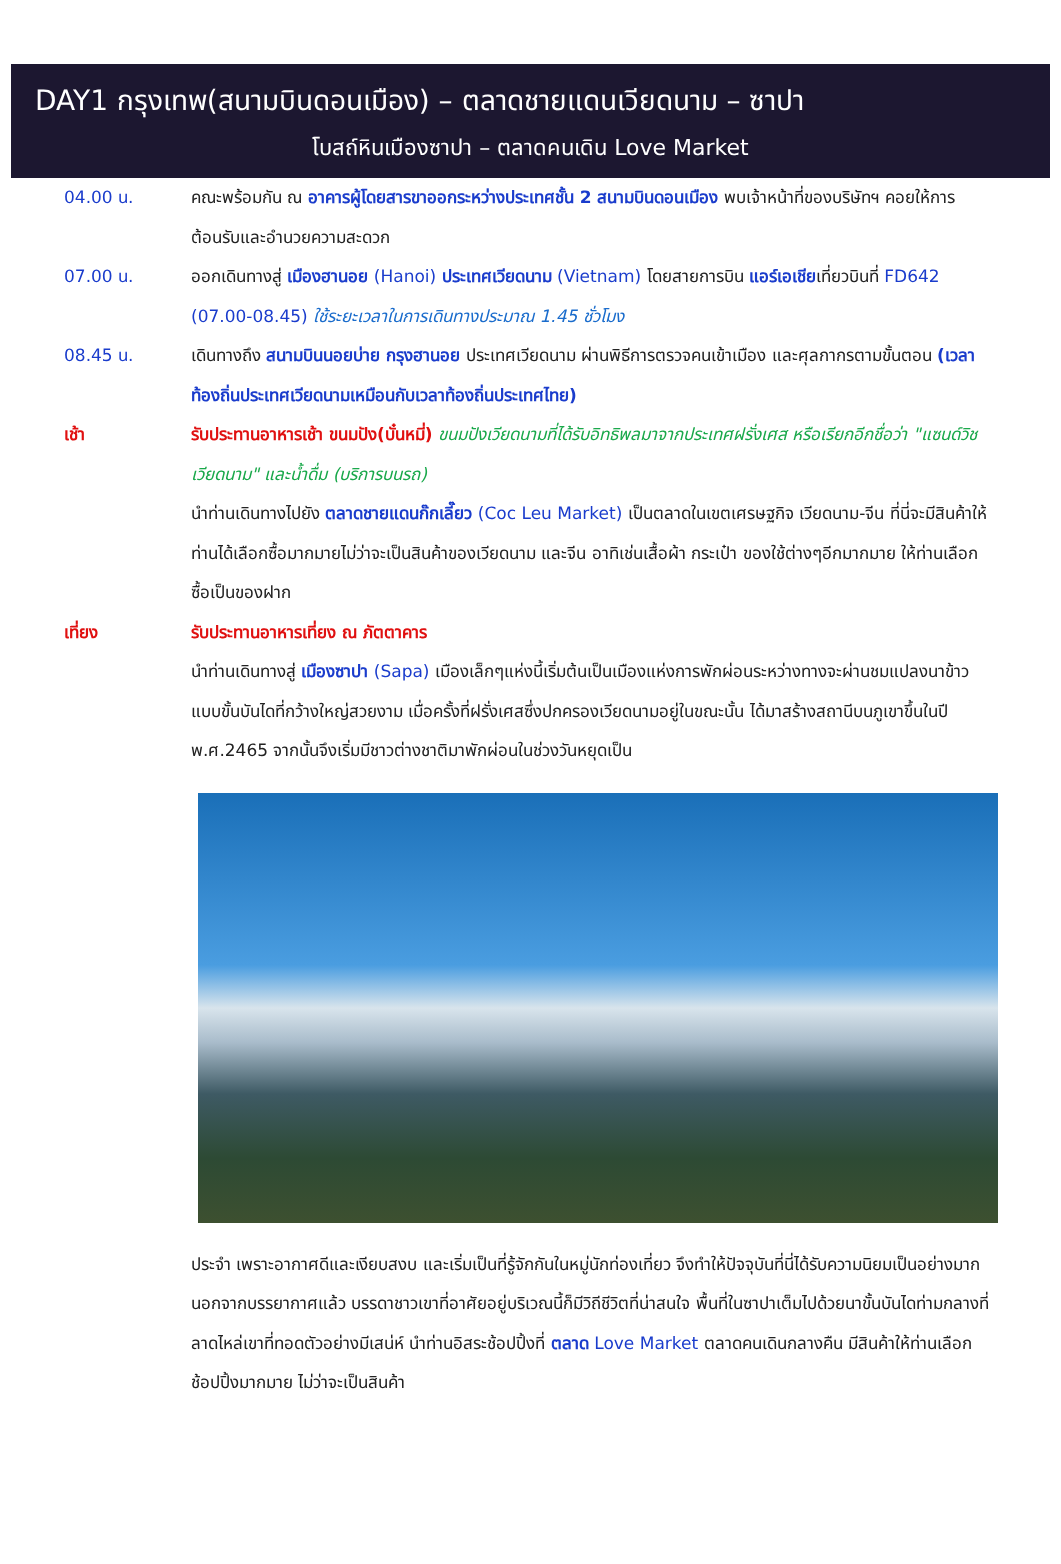DAY1 กรุงเทพ(สนามบินดอนเมือง) – ตลาดชายแดนเวียดนาม – ซาปา
โบสถ์หินเมืองซาปา – ตลาดคนเดิน Love Market
04.00 น. คณะพร้อมกัน ณ อาคารผู้โดยสารขาออกระหว่างประเทศชั้น 2 สนามบินดอนเมือง พบเจ้าหน้าที่ของบริษัทฯ คอยให้การต้อนรับและอำนวยความสะดวก
07.00 น. ออกเดินทางสู่ เมืองฮานอย (Hanoi) ประเทศเวียดนาม (Vietnam) โดยสายการบิน แอร์เอเชียเที่ยวบินที่ FD642 (07.00-08.45) ใช้ระยะเวลาในการเดินทางประมาณ 1.45 ชั่วโมง
08.45 น. เดินทางถึง สนามบินนอยบ่าย กรุงฮานอย ประเทศเวียดนาม ผ่านพิธีการตรวจคนเข้าเมือง และศุลกากรตามขั้นตอน (เวลาท้องถิ่นประเทศเวียดนามเหมือนกับเวลาท้องถิ่นประเทศไทย)
เช้า รับประทานอาหารเช้า ขนมปัง(บั๋นหมี่) ขนมปังเวียดนามที่ได้รับอิทธิพลมาจากประเทศฝรั่งเศส หรือเรียกอีกชื่อว่า "แซนด์วิชเวียดนาม" และน้ำดื่ม (บริการบนรถ)
นำท่านเดินทางไปยัง ตลาดชายแดนก๊กเลี๊ยว (Coc Leu Market) เป็นตลาดในเขตเศรษฐกิจ เวียดนาม-จีน ที่นี่จะมีสินค้าให้ท่านได้เลือกซื้อมากมายไม่ว่าจะเป็นสินค้าของเวียดนาม และจีน อาทิเช่นเสื้อผ้า กระเป๋า ของใช้ต่างๆอีกมากมาย ให้ท่านเลือกซื้อเป็นของฝาก
เที่ยง รับประทานอาหารเที่ยง ณ ภัตตาคาร
นำท่านเดินทางสู่ เมืองซาปา (Sapa) เมืองเล็กๆแห่งนี้เริ่มต้นเป็นเมืองแห่งการพักผ่อนระหว่างทางจะผ่านชมแปลงนาข้าวแบบขั้นบันไดที่กว้างใหญ่สวยงาม เมื่อครั้งที่ฝรั่งเศสซึ่งปกครองเวียดนามอยู่ในขณะนั้น ได้มาสร้างสถานีบนภูเขาขึ้นในปี พ.ศ.2465 จากนั้นจึงเริ่มมีชาวต่างชาติมาพักผ่อนในช่วงวันหยุดเป็น
ประจำ เพราะอากาศดีและเงียบสงบ และเริ่มเป็นที่รู้จักกันในหมู่นักท่องเที่ยว จึงทำให้ปัจจุบันที่นี่ได้รับความนิยมเป็นอย่างมาก นอกจากบรรยากาศแล้ว บรรดาชาวเขาที่อาศัยอยู่บริเวณนี้ก็มีวิถีชีวิตที่น่าสนใจ พื้นที่ในซาปาเต็มไปด้วยนาขั้นบันไดท่ามกลางที่ลาดไหล่เขาที่ทอดตัวอย่างมีเสน่ห์ นำท่านอิสระช้อปปิ้งที่ ตลาด Love Market ตลาดคนเดินกลางคืน มีสินค้าให้ท่านเลือกช้อปปิ้งมากมาย ไม่ว่าจะเป็นสินค้า